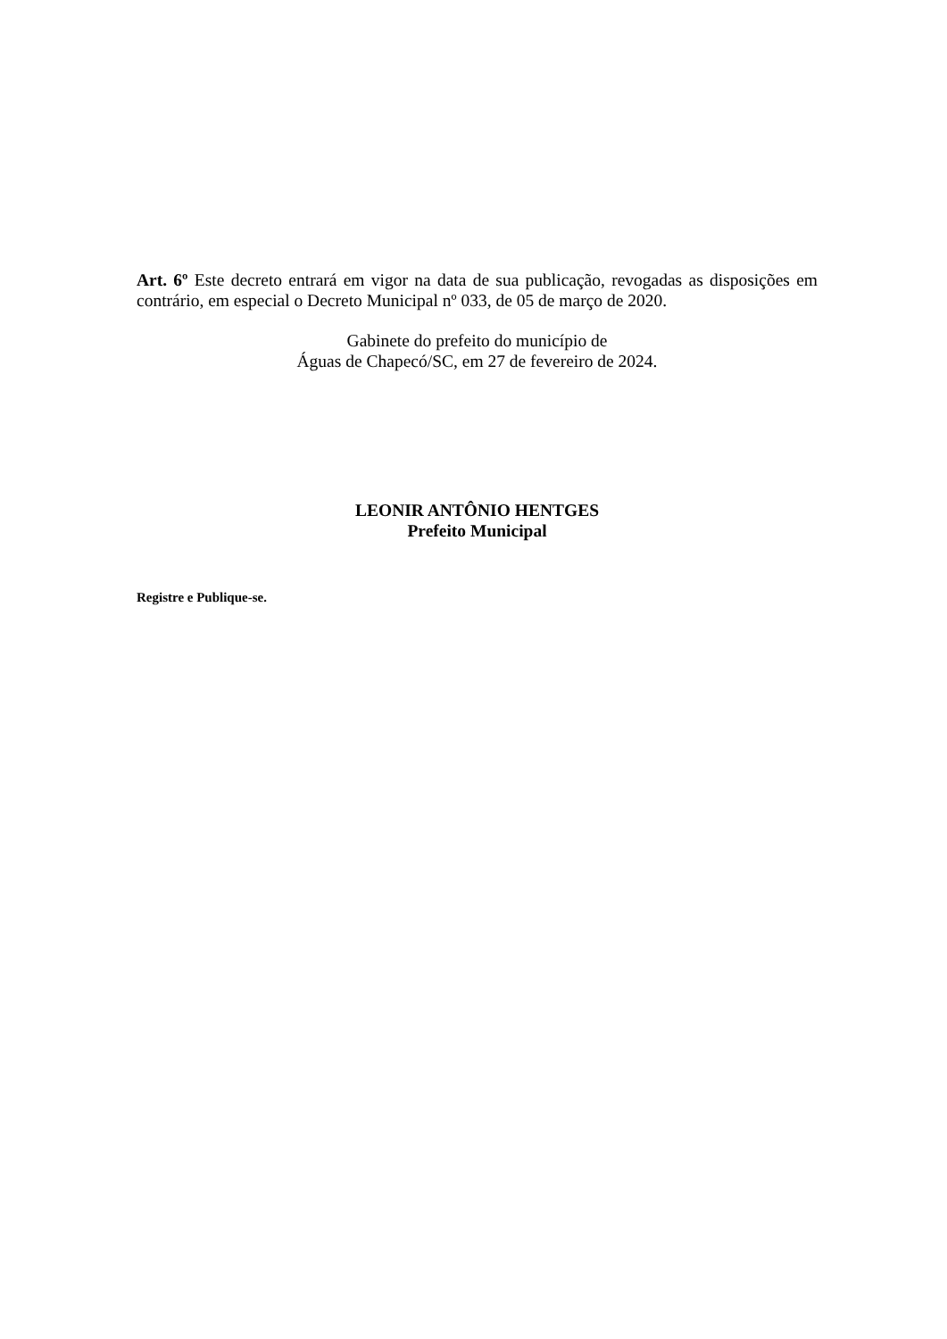Art. 6º Este decreto entrará em vigor na data de sua publicação, revogadas as disposições em contrário, em especial o Decreto Municipal nº 033, de 05 de março de 2020.
Gabinete do prefeito do município de
Águas de Chapecó/SC, em 27 de fevereiro de 2024.
LEONIR ANTÔNIO HENTGES
Prefeito Municipal
Registre e Publique-se.